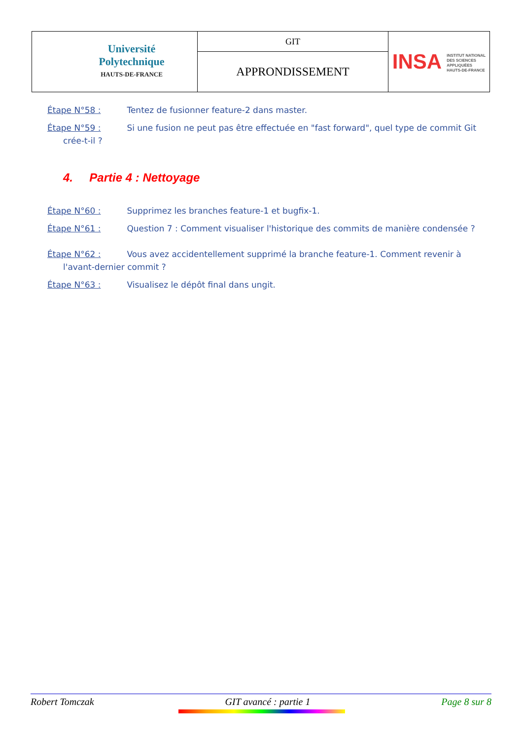| Université Polytechnique HAUTS-DE-FRANCE | GIT | INSA INSTITUT NATIONAL DES SCIENCES APPLIQUÉES HAUTS-DE-FRANCE |
| | APPRONDISSEMENT | |
Étape N°58 : Tentez de fusionner feature-2 dans master.
Étape N°59 : Si une fusion ne peut pas être effectuée en "fast forward", quel type de commit Git
crée-t-il ?
4. Partie 4 : Nettoyage
Étape N°60 : Supprimez les branches feature-1 et bugfix-1.
Étape N°61 : Question 7 : Comment visualiser l'historique des commits de manière condensée ?
Étape N°62 : Vous avez accidentellement supprimé la branche feature-1. Comment revenir à
l'avant-dernier commit ?
Étape N°63 : Visualisez le dépôt final dans ungit.
Robert Tomczak GIT avancé : partie 1 Page 8 sur 8